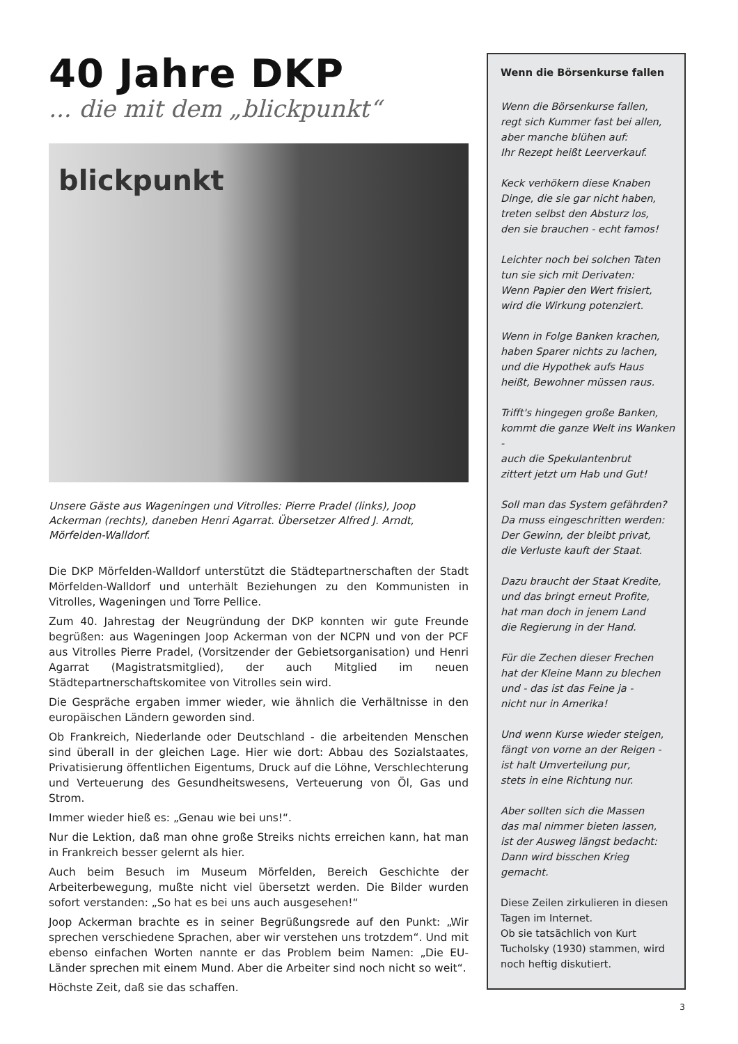40 Jahre DKP
... die mit dem „blickpunkt“
blickpunkt
Unsere Gäste aus Wageningen und Vitrolles: Pierre Pradel (links), Joop Ackerman (rechts), daneben Henri Agarrat. Übersetzer Alfred J. Arndt, Mörfelden-Walldorf.
Die DKP Mörfelden-Walldorf unterstützt die Städtepartnerschaften der Stadt Mörfelden-Walldorf und unterhält Beziehungen zu den Kommunisten in Vitrolles, Wageningen und Torre Pellice.
Zum 40. Jahrestag der Neugründung der DKP konnten wir gute Freunde begrüßen: aus Wageningen Joop Ackerman von der NCPN und von der PCF aus Vitrolles Pierre Pradel, (Vorsitzender der Gebietsorganisation) und Henri Agarrat (Magistratsmitglied), der auch Mitglied im neuen Städtepartnerschaftskomitee von Vitrolles sein wird.
Die Gespräche ergaben immer wieder, wie ähnlich die Verhältnisse in den europäischen Ländern geworden sind.
Ob Frankreich, Niederlande oder Deutschland - die arbeitenden Menschen sind überall in der gleichen Lage. Hier wie dort: Abbau des Sozialstaates, Privatisierung öffentlichen Eigentums, Druck auf die Löhne, Verschlechterung und Verteuerung des Gesundheitswesens, Verteuerung von Öl, Gas und Strom.
Immer wieder hieß es: „Genau wie bei uns!“.
Nur die Lektion, daß man ohne große Streiks nichts erreichen kann, hat man in Frankreich besser gelernt als hier.
Auch beim Besuch im Museum Mörfelden, Bereich Geschichte der Arbeiterbewegung, mußte nicht viel übersetzt werden. Die Bilder wurden sofort verstanden: „So hat es bei uns auch ausgesehen!“
Joop Ackerman brachte es in seiner Begrüßungsrede auf den Punkt: „Wir sprechen verschiedene Sprachen, aber wir verstehen uns trotzdem“. Und mit ebenso einfachen Worten nannte er das Problem beim Namen: „Die EU-Länder sprechen mit einem Mund. Aber die Arbeiter sind noch nicht so weit“.
Höchste Zeit, daß sie das schaffen.
Wenn die Börsenkurse fallen
Wenn die Börsenkurse fallen,
regt sich Kummer fast bei allen,
aber manche blühen auf:
Ihr Rezept heißt Leerverkauf.
Keck verhökern diese Knaben
Dinge, die sie gar nicht haben,
treten selbst den Absturz los,
den sie brauchen - echt famos!
Leichter noch bei solchen Taten
tun sie sich mit Derivaten:
Wenn Papier den Wert frisiert,
wird die Wirkung potenziert.
Wenn in Folge Banken krachen,
haben Sparer nichts zu lachen,
und die Hypothek aufs Haus
heißt, Bewohner müssen raus.
Trifft's hingegen große Banken,
kommt die ganze Welt ins Wanken -
auch die Spekulantenbrut
zittert jetzt um Hab und Gut!
Soll man das System gefährden?
Da muss eingeschritten werden:
Der Gewinn, der bleibt privat,
die Verluste kauft der Staat.
Dazu braucht der Staat Kredite,
und das bringt erneut Profite,
hat man doch in jenem Land
die Regierung in der Hand.
Für die Zechen dieser Frechen
hat der Kleine Mann zu blechen
und - das ist das Feine ja -
nicht nur in Amerika!
Und wenn Kurse wieder steigen,
fängt von vorne an der Reigen -
ist halt Umverteilung pur,
stets in eine Richtung nur.
Aber sollten sich die Massen
das mal nimmer bieten lassen,
ist der Ausweg längst bedacht:
Dann wird bisschen Krieg gemacht.
Diese Zeilen zirkulieren in diesen Tagen im Internet.
Ob sie tatsächlich von Kurt Tucholsky (1930) stammen, wird noch heftig diskutiert.
3